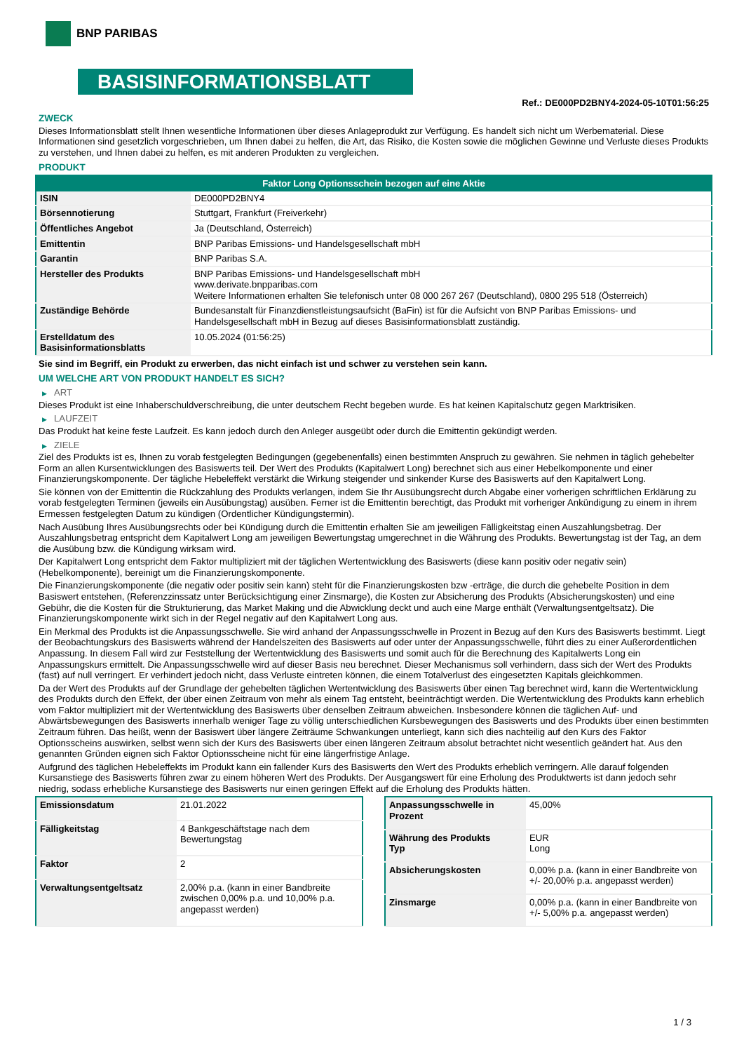BNP PARIBAS
BASISINFORMATIONSBLATT
Ref.: DE000PD2BNY4-2024-05-10T01:56:25
ZWECK
Dieses Informationsblatt stellt Ihnen wesentliche Informationen über dieses Anlageprodukt zur Verfügung. Es handelt sich nicht um Werbematerial. Diese Informationen sind gesetzlich vorgeschrieben, um Ihnen dabei zu helfen, die Art, das Risiko, die Kosten sowie die möglichen Gewinne und Verluste dieses Produkts zu verstehen, und Ihnen dabei zu helfen, es mit anderen Produkten zu vergleichen.
PRODUKT
| Faktor Long Optionsschein bezogen auf eine Aktie | |
| --- | --- |
| ISIN | DE000PD2BNY4 |
| Börsennotierung | Stuttgart, Frankfurt (Freiverkehr) |
| Öffentliches Angebot | Ja (Deutschland, Österreich) |
| Emittentin | BNP Paribas Emissions- und Handelsgesellschaft mbH |
| Garantin | BNP Paribas S.A. |
| Hersteller des Produkts | BNP Paribas Emissions- und Handelsgesellschaft mbH www.derivate.bnpparibas.com Weitere Informationen erhalten Sie telefonisch unter 08 000 267 267 (Deutschland), 0800 295 518 (Österreich) |
| Zuständige Behörde | Bundesanstalt für Finanzdienstleistungsaufsicht (BaFin) ist für die Aufsicht von BNP Paribas Emissions- und Handelsgesellschaft mbH in Bezug auf dieses Basisinformationsblatt zuständig. |
| Erstelldatum des Basisinformationsblatts | 10.05.2024 (01:56:25) |
Sie sind im Begriff, ein Produkt zu erwerben, das nicht einfach ist und schwer zu verstehen sein kann.
UM WELCHE ART VON PRODUKT HANDELT ES SICH?
▶ ART
Dieses Produkt ist eine Inhaberschuldverschreibung, die unter deutschem Recht begeben wurde. Es hat keinen Kapitalschutz gegen Marktrisiken.
▶ LAUFZEIT
Das Produkt hat keine feste Laufzeit. Es kann jedoch durch den Anleger ausgeübt oder durch die Emittentin gekündigt werden.
▶ ZIELE
Ziel des Produkts ist es, Ihnen zu vorab festgelegten Bedingungen (gegebenenfalls) einen bestimmten Anspruch zu gewähren. Sie nehmen in täglich gehebelter Form an allen Kursentwicklungen des Basiswerts teil. Der Wert des Produkts (Kapitalwert Long) berechnet sich aus einer Hebelkomponente und einer Finanzierungskomponente. Der tägliche Hebeleffekt verstärkt die Wirkung steigender und sinkender Kurse des Basiswerts auf den Kapitalwert Long.
Sie können von der Emittentin die Rückzahlung des Produkts verlangen, indem Sie Ihr Ausübungsrecht durch Abgabe einer vorherigen schriftlichen Erklärung zu vorab festgelegten Terminen (jeweils ein Ausübungstag) ausüben. Ferner ist die Emittentin berechtigt, das Produkt mit vorheriger Ankündigung zu einem in ihrem Ermessen festgelegten Datum zu kündigen (Ordentlicher Kündigungstermin).
Nach Ausübung Ihres Ausübungsrechts oder bei Kündigung durch die Emittentin erhalten Sie am jeweiligen Fälligkeitstag einen Auszahlungsbetrag. Der Auszahlungsbetrag entspricht dem Kapitalwert Long am jeweiligen Bewertungstag umgerechnet in die Währung des Produkts. Bewertungstag ist der Tag, an dem die Ausübung bzw. die Kündigung wirksam wird.
Der Kapitalwert Long entspricht dem Faktor multipliziert mit der täglichen Wertentwicklung des Basiswerts (diese kann positiv oder negativ sein) (Hebelkomponente), bereinigt um die Finanzierungskomponente.
Die Finanzierungskomponente (die negativ oder positiv sein kann) steht für die Finanzierungskosten bzw -erträge, die durch die gehebelte Position in dem Basiswert entstehen, (Referenzzinssatz unter Berücksichtigung einer Zinsmarge), die Kosten zur Absicherung des Produkts (Absicherungskosten) und eine Gebühr, die die Kosten für die Strukturierung, das Market Making und die Abwicklung deckt und auch eine Marge enthält (Verwaltungsentgeltsatz). Die Finanzierungskomponente wirkt sich in der Regel negativ auf den Kapitalwert Long aus.
Ein Merkmal des Produkts ist die Anpassungsschwelle. Sie wird anhand der Anpassungsschwelle in Prozent in Bezug auf den Kurs des Basiswerts bestimmt. Liegt der Beobachtungskurs des Basiswerts während der Handelszeiten des Basiswerts auf oder unter der Anpassungsschwelle, führt dies zu einer Außerordentlichen Anpassung. In diesem Fall wird zur Feststellung der Wertentwicklung des Basiswerts und somit auch für die Berechnung des Kapitalwerts Long ein Anpassungskurs ermittelt. Die Anpassungsschwelle wird auf dieser Basis neu berechnet. Dieser Mechanismus soll verhindern, dass sich der Wert des Produkts (fast) auf null verringert. Er verhindert jedoch nicht, dass Verluste eintreten können, die einem Totalverlust des eingesetzten Kapitals gleichkommen.
Da der Wert des Produkts auf der Grundlage der gehebelten täglichen Wertentwicklung des Basiswerts über einen Tag berechnet wird, kann die Wertentwicklung des Produkts durch den Effekt, der über einen Zeitraum von mehr als einem Tag entsteht, beeinträchtigt werden. Die Wertentwicklung des Produkts kann erheblich vom Faktor multipliziert mit der Wertentwicklung des Basiswerts über denselben Zeitraum abweichen. Insbesondere können die täglichen Auf- und Abwärtsbewegungen des Basiswerts innerhalb weniger Tage zu völlig unterschiedlichen Kursbewegungen des Basiswerts und des Produkts über einen bestimmten Zeitraum führen. Das heißt, wenn der Basiswert über längere Zeiträume Schwankungen unterliegt, kann sich dies nachteilig auf den Kurs des Faktor Optionsscheins auswirken, selbst wenn sich der Kurs des Basiswerts über einen längeren Zeitraum absolut betrachtet nicht wesentlich geändert hat. Aus den genannten Gründen eignen sich Faktor Optionsscheine nicht für eine längerfristige Anlage.
Aufgrund des täglichen Hebeleffekts im Produkt kann ein fallender Kurs des Basiswerts den Wert des Produkts erheblich verringern. Alle darauf folgenden Kursanstiege des Basiswerts führen zwar zu einem höheren Wert des Produkts. Der Ausgangswert für eine Erholung des Produktwerts ist dann jedoch sehr niedrig, sodass erhebliche Kursanstiege des Basiswerts nur einen geringen Effekt auf die Erholung des Produkts hätten.
| Emissionsdatum | 21.01.2022 |
| Fälligkeitstag | 4 Bankgeschäftstage nach dem Bewertungstag |
| Faktor | 2 |
| Verwaltungsentgeltsatz | 2,00% p.a. (kann in einer Bandbreite zwischen 0,00% p.a. und 10,00% p.a. angepasst werden) |
| Anpassungsschwelle in Prozent | 45,00% |
| Währung des Produkts Typ | EUR Long |
| Absicherungskosten | 0,00% p.a. (kann in einer Bandbreite von +/- 20,00% p.a. angepasst werden) |
| Zinsmarge | 0,00% p.a. (kann in einer Bandbreite von +/- 5,00% p.a. angepasst werden) |
1 / 3